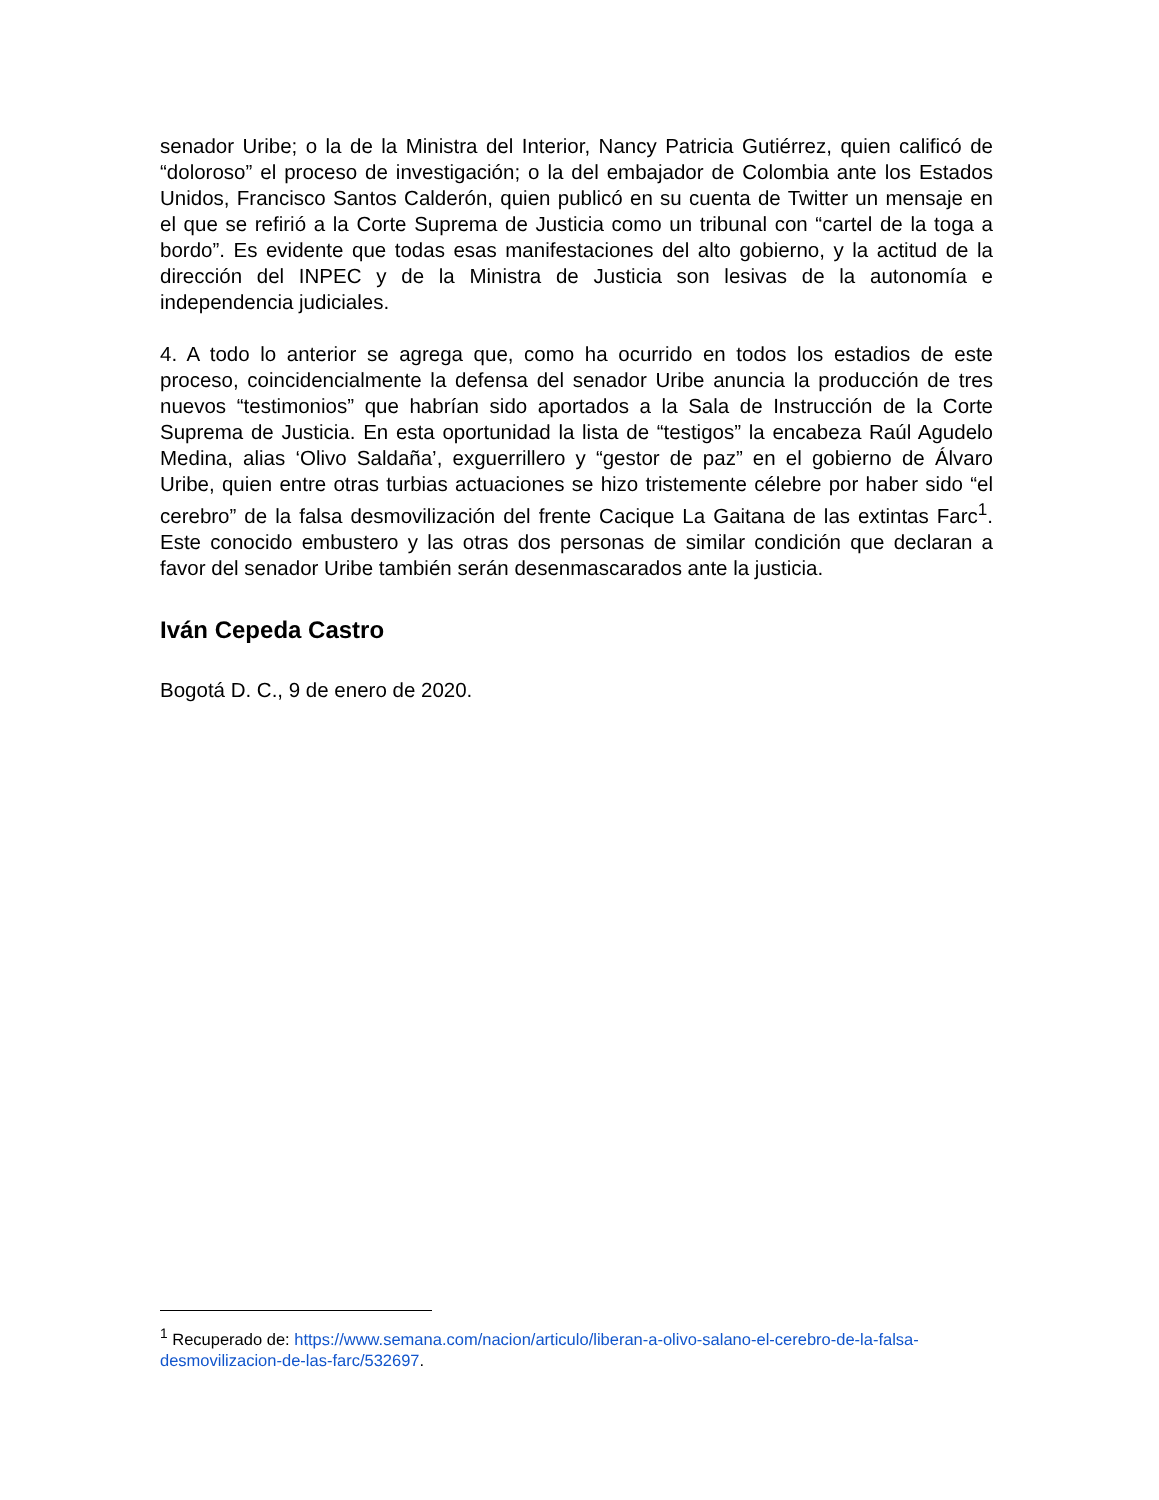senador Uribe; o la de la Ministra del Interior, Nancy Patricia Gutiérrez, quien calificó de “doloroso” el proceso de investigación; o la del embajador de Colombia ante los Estados Unidos, Francisco Santos Calderón, quien publicó en su cuenta de Twitter un mensaje en el que se refirió a la Corte Suprema de Justicia como un tribunal con “cartel de la toga a bordo”. Es evidente que todas esas manifestaciones del alto gobierno, y la actitud de la dirección del INPEC y de la Ministra de Justicia son lesivas de la autonomía e independencia judiciales.
4. A todo lo anterior se agrega que, como ha ocurrido en todos los estadios de este proceso, coincidencialmente la defensa del senador Uribe anuncia la producción de tres nuevos “testimonios” que habrían sido aportados a la Sala de Instrucción de la Corte Suprema de Justicia. En esta oportunidad la lista de “testigos” la encabeza Raúl Agudelo Medina, alias ‘Olivo Saldaña’, exguerrillero y “gestor de paz” en el gobierno de Álvaro Uribe, quien entre otras turbias actuaciones se hizo tristemente célebre por haber sido “el cerebro” de la falsa desmovilización del frente Cacique La Gaitana de las extintas Farc<sup>1</sup>. Este conocido embustero y las otras dos personas de similar condición que declaran a favor del senador Uribe también serán desenmascarados ante la justicia.
Iván Cepeda Castro
Bogotá D. C., 9 de enero de 2020.
<sup>1</sup> Recuperado de: https://www.semana.com/nacion/articulo/liberan-a-olivo-salano-el-cerebro-de-la-falsa-desmovilizacion-de-las-farc/532697.